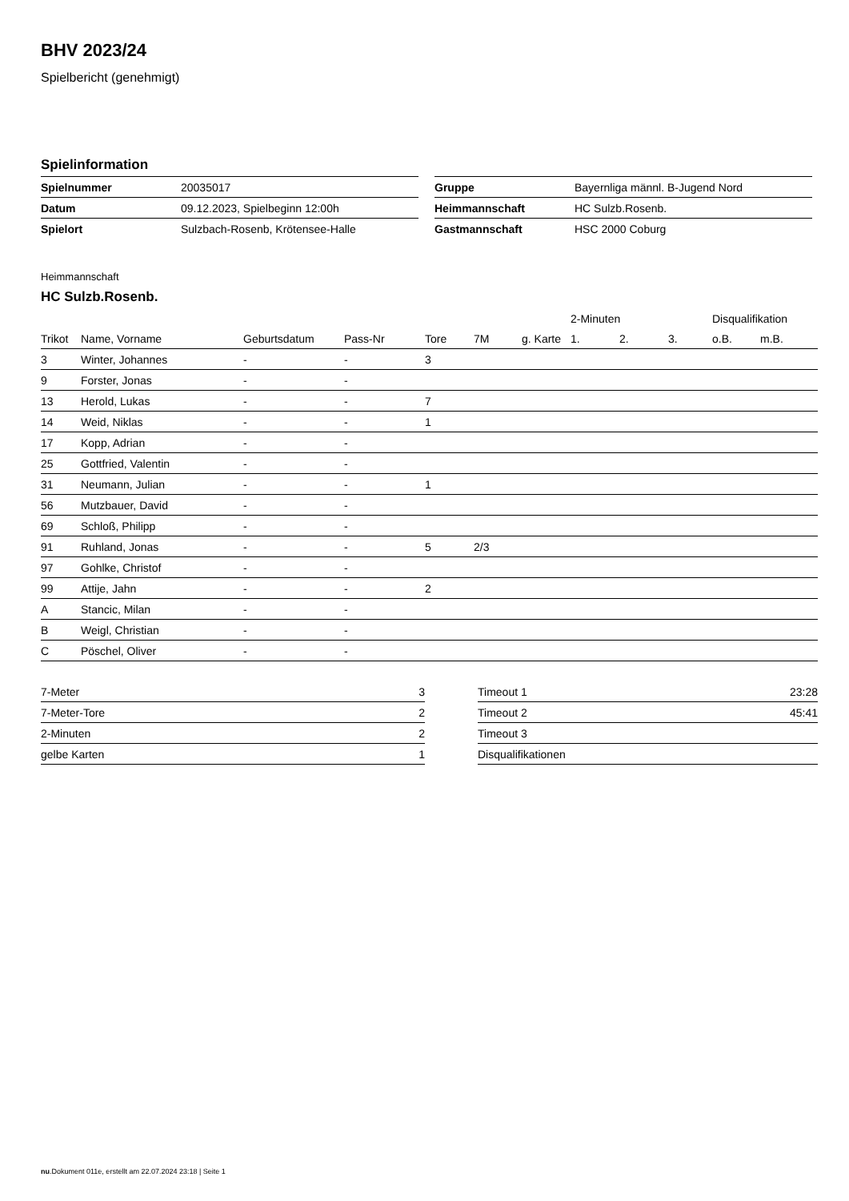BHV 2023/24
Spielbericht (genehmigt)
Spielinformation
| Spielnummer | 20035017 |
| Datum | 09.12.2023, Spielbeginn 12:00h |
| Spielort | Sulzbach-Rosenb, Krötensee-Halle |
| Gruppe | Bayernliga männl. B-Jugend Nord |
| Heimmannschaft | HC Sulzb.Rosenb. |
| Gastmannschaft | HSC 2000 Coburg |
Heimmannschaft
HC Sulzb.Rosenb.
| | | | | | | | 2-Minuten | | | Disqualifikation | |
| --- | --- | --- | --- | --- | --- | --- | --- | --- | --- | --- | --- |
| Trikot | Name, Vorname | Geburtsdatum | Pass-Nr | Tore | 7M | g. Karte | 1. | 2. | 3. | o.B. | m.B. |
| 3 | Winter, Johannes | - | - | 3 | | | | | | | |
| 9 | Forster, Jonas | - | - | | | | | | | | |
| 13 | Herold, Lukas | - | - | 7 | | | | | | | |
| 14 | Weid, Niklas | - | - | 1 | | | | | | | |
| 17 | Kopp, Adrian | - | - | | | | | | | | |
| 25 | Gottfried, Valentin | - | - | | | | | | | | |
| 31 | Neumann, Julian | - | - | 1 | | | | | | | |
| 56 | Mutzbauer, David | - | - | | | | | | | | |
| 69 | Schloß, Philipp | - | - | | | | | | | | |
| 91 | Ruhland, Jonas | - | - | 5 | 2/3 | | | | | | |
| 97 | Gohlke, Christof | - | - | | | | | | | | |
| 99 | Attije, Jahn | - | - | 2 | | | | | | | |
| A | Stancic, Milan | - | - | | | | | | | | |
| B | Weigl, Christian | - | - | | | | | | | | |
| C | Pöschel, Oliver | - | - | | | | | | | | |
| 7-Meter | 3 |
| 7-Meter-Tore | 2 |
| 2-Minuten | 2 |
| gelbe Karten | 1 |
| Timeout 1 | 23:28 |
| Timeout 2 | 45:41 |
| Timeout 3 | |
| Disqualifikationen | |
nu.Dokument 011e, erstellt am 22.07.2024 23:18 | Seite 1